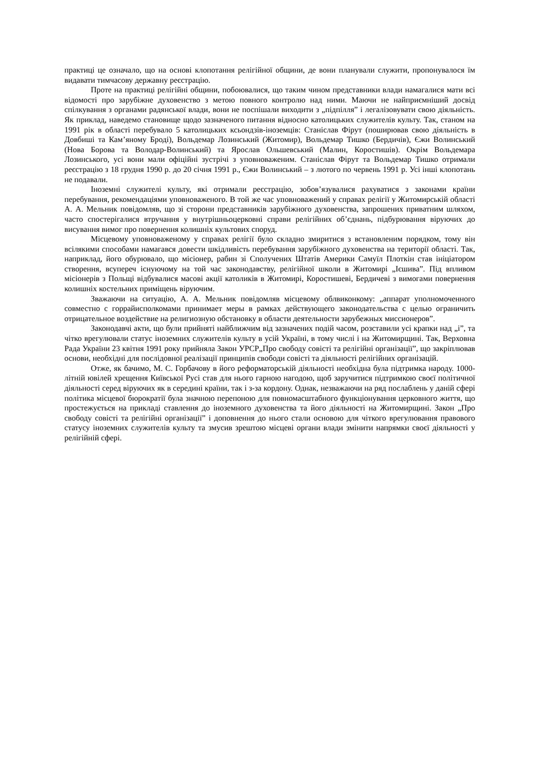практиці це означало, що на основі клопотання релігійної общини, де вони планували служити, пропонувалося їм видавати тимчасову державну реєстрацію.
Проте на практиці релігійні общини, побоювалися, що таким чином представники влади намагалися мати всі відомості про зарубіжне духовенство з метою повного контролю над ними. Маючи не найприємніший досвід спілкування з органами радянської влади, вони не поспішали виходити з „підпілля” і легалізовувати свою діяльність. Як приклад, наведемо становище щодо зазначеного питання відносно католицьких служителів культу. Так, станом на 1991 рік в області перебувало 5 католицьких ксьондзів-іноземців: Станіслав Фірут (поширював свою діяльність в Довбиші та Кам’яному Броді), Вольдемар Лозинський (Житомир), Вольдемар Тишко (Бердичів), Єжи Волинський (Нова Борова та Володар-Волинський) та Ярослав Ольшевський (Малин, Коростишів). Окрім Вольдемара Лозинського, усі вони мали офіційні зустрічі з уповноваженим. Станіслав Фірут та Вольдемар Тишко отримали реєстрацію з 18 грудня 1990 р. до 20 січня 1991 р., Єжи Волинський – з лютого по червень 1991 р. Усі інші клопотань не подавали.
Іноземні служителі культу, які отримали реєстрацію, зобов’язувалися рахуватися з законами країни перебування, рекомендаціями уповноваженого. В той же час уповноважений у справах релігії у Житомирській області А. А. Мельник повідомляв, що зі сторони представників зарубіжного духовенства, запрошених приватним шляхом, часто спостерігалися втручання у внутрішньоцерковні справи релігійних об’єднань, підбурювання віруючих до висування вимог про повернення колишніх культових споруд.
Місцевому уповноваженому у справах релігії було складно змиритися з встановленим порядком, тому він всілякими способами намагався довести шкідливість перебування зарубіжного духовенства на території області. Так, наприклад, його обурювало, що місіонер, рабин зі Сполучених Штатів Америки Самуїл Плоткін став ініціатором створення, всупереч існуючому на той час законодавству, релігійної школи в Житомирі „Ієшива”. Під впливом місіонерів з Польщі відбувалися масові акції католиків в Житомирі, Коростишеві, Бердичеві з вимогами повернення колишніх костельних приміщень віруючим.
Зважаючи на ситуацію, А. А. Мельник повідомляв місцевому облвиконкому: „аппарат уполномоченного совместно с горрайисполкомами принимает меры в рамках действующего законодательства с целью ограничить отрицательное воздействие на религиозную обстановку в области деятельности зарубежных миссионеров”.
Законодавчі акти, що були прийняті найближчим від зазначених подій часом, розставили усі крапки над „і”, та чітко врегулювали статус іноземних служителів культу в усій Україні, в тому числі і на Житомирщині. Так, Верховна Рада України 23 квітня 1991 року прийняла Закон УРСР„Про свободу совісті та релігійні організації”, що закріплював основи, необхідні для послідовної реалізації принципів свободи совісті та діяльності релігійних організацій.
Отже, як бачимо, М. С. Горбачову в його реформаторській діяльності необхідна була підтримка народу. 1000-літній ювілей хрещення Київської Русі став для нього гарною нагодою, щоб заручитися підтримкою своєї політичної діяльності серед віруючих як в середині країни, так і з-за кордону. Однак, незважаючи на ряд послаблень у даній сфері політика місцевої бюрократії була значною перепоною для повномасштабного функціонування церковного життя, що простежується на прикладі ставлення до іноземного духовенства та його діяльності на Житомирщині. Закон „Про свободу совісті та релігійні організації” і доповнення до нього стали основою для чіткого врегулювання правового статусу іноземних служителів культу та змусив зрештою місцеві органи влади змінити напрямки своєї діяльності у релігійній сфері.